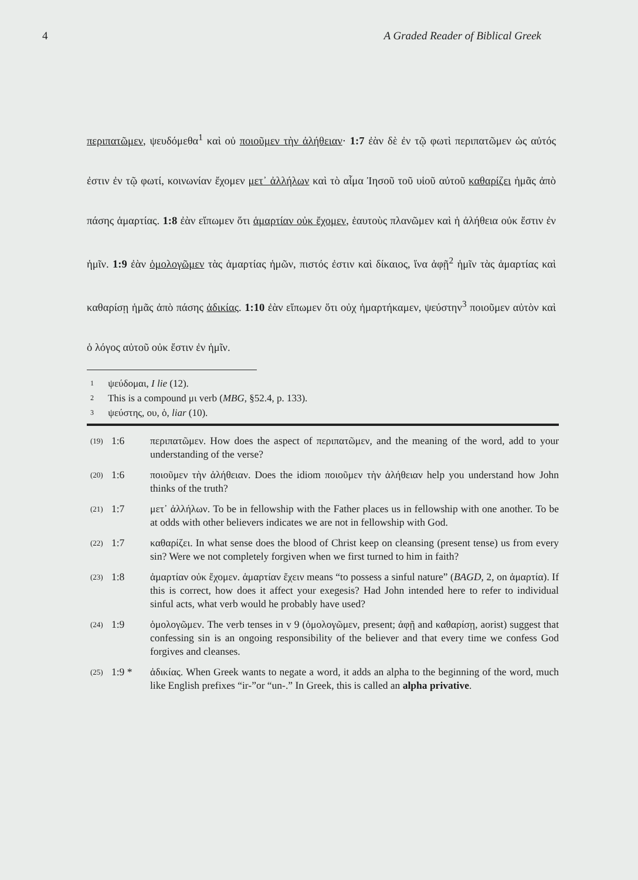4 A Graded Reader of Biblical Greek
περιπατῶμεν, ψευδόμεθα<sup>1</sup> καὶ οὐ ποιοῦμεν τὴν ἀλήθειαν· 1:7 ἐὰν δὲ ἐν τῷ φωτὶ περιπατῶμεν ὡς αὐτός ἐστιν ἐν τῷ φωτί, κοινωνίαν ἔχομεν μετ᾽ ἀλλήλων καὶ τὸ αἷμα Ἰησοῦ τοῦ υἱοῦ αὐτοῦ καθαρίζει ἡμᾶς ἀπὸ πάσης ἁμαρτίας. 1:8 ἐὰν εἴπωμεν ὅτι ἁμαρτίαν οὐκ ἔχομεν, ἑαυτοὺς πλανῶμεν καὶ ἡ ἀλήθεια οὐκ ἔστιν ἐν ἡμῖν. 1:9 ἐὰν ὁμολογῶμεν τὰς ἁμαρτίας ἡμῶν, πιστός ἐστιν καὶ δίκαιος, ἵνα ἀφῇ<sup>2</sup> ἡμῖν τὰς ἁμαρτίας καὶ καθαρίσῃ ἡμᾶς ἀπὸ πάσης ἀδικίας. 1:10 ἐὰν εἴπωμεν ὅτι οὐχ ἡμαρτήκαμεν, ψεύστην<sup>3</sup> ποιοῦμεν αὐτὸν καὶ ὁ λόγος αὐτοῦ οὐκ ἔστιν ἐν ἡμῖν.
1 ψεύδομαι, I lie (12).
2 This is a compound μι verb (MBG, §52.4, p. 133).
3 ψεύστης, ου, ὁ, liar (10).
(19)
1:6 περιπατῶμεν. How does the aspect of περιπατῶμεν, and the meaning of the word, add to your understanding of the verse?
(20)
1:6 ποιοῦμεν τὴν ἀλήθειαν. Does the idiom ποιοῦμεν τὴν ἀλήθειαν help you understand how John thinks of the truth?
(21)
1:7 μετ᾽ ἀλλήλων. To be in fellowship with the Father places us in fellowship with one another. To be at odds with other believers indicates we are not in fellowship with God.
(22)
1:7 καθαρίζει. In what sense does the blood of Christ keep on cleansing (present tense) us from every sin? Were we not completely forgiven when we first turned to him in faith?
(23)
1:8 ἁμαρτίαν οὐκ ἔχομεν. ἁμαρτίαν ἔχειν means “to possess a sinful nature” (BAGD, 2, on ἁμαρτία). If this is correct, how does it affect your exegesis? Had John intended here to refer to individual sinful acts, what verb would he probably have used?
(24)
1:9 ὁμολογῶμεν. The verb tenses in v 9 (ὁμολογῶμεν, present; ἀφῇ and καθαρίσῃ, aorist) suggest that confessing sin is an ongoing responsibility of the believer and that every time we confess God forgives and cleanses.
(25)
1:9 * ἀδικίας. When Greek wants to negate a word, it adds an alpha to the beginning of the word, much like English prefixes “ir-”or “un-.” In Greek, this is called an alpha privative.